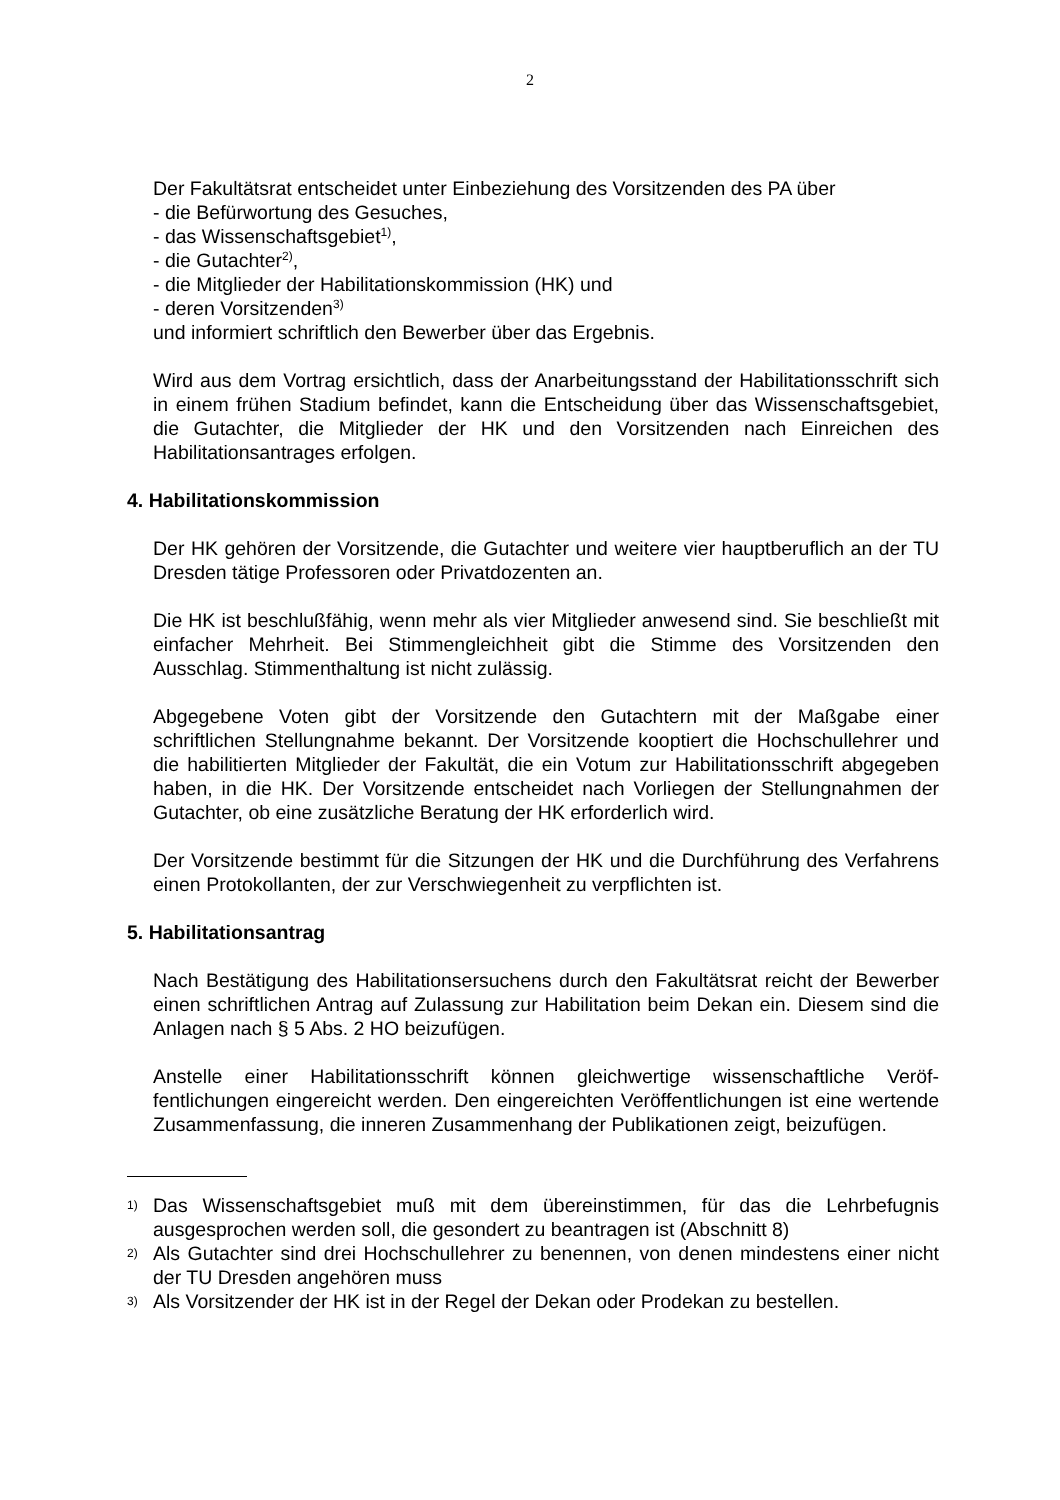2
Der Fakultätsrat entscheidet unter Einbeziehung des Vorsitzenden des PA über
- die Befürwortung des Gesuches,
- das Wissenschaftsgebiet<sup>1)</sup>,
- die Gutachter<sup>2)</sup>,
- die Mitglieder der Habilitationskommission (HK) und
- deren Vorsitzenden<sup>3)</sup>
und informiert schriftlich den Bewerber über das Ergebnis.
Wird aus dem Vortrag ersichtlich, dass der Anarbeitungsstand der Habilitations­schrift sich in einem frühen Stadium befindet, kann die Entscheidung über das Wissenschaftsgebiet, die Gutachter, die Mitglieder der HK und den Vorsitzenden nach Einreichen des Habilitationsantrages erfolgen.
4. Habilitationskommission
Der HK gehören der Vorsitzende, die Gutachter und weitere vier hauptberuflich an der TU Dresden tätige Professoren oder Privatdozenten an.
Die HK ist beschlußfähig, wenn mehr als vier Mitglieder anwesend sind. Sie be­schließt mit einfacher Mehrheit. Bei Stimmengleichheit gibt die Stimme des Vorsit­zenden den Ausschlag. Stimmenthaltung ist nicht zulässig.
Abgegebene Voten gibt der Vorsitzende den Gutachtern mit der Maßgabe einer schriftlichen Stellungnahme bekannt. Der Vorsitzende kooptiert die Hochschulleh­rer und die habilitierten Mitglieder der Fakultät, die ein Votum zur Habilitations­schrift abgegeben haben, in die HK. Der Vorsitzende entscheidet nach Vorliegen der Stellungnahmen der Gutachter, ob eine zusätzliche Beratung der HK erforder­lich wird.
Der Vorsitzende bestimmt für die Sitzungen der HK und die Durchführung des Verfahrens einen Protokollanten, der zur Verschwiegenheit zu verpflichten ist.
5. Habilitationsantrag
Nach Bestätigung des Habilitationsersuchens durch den Fakultätsrat reicht der Bewerber einen schriftlichen Antrag auf Zulassung zur Habilitation beim Dekan ein. Diesem sind die Anlagen nach § 5 Abs. 2 HO beizufügen.
Anstelle einer Habilitationsschrift können gleichwertige wissenschaftliche Veröf­fentlichungen eingereicht werden. Den eingereichten Veröffentlichungen ist eine wertende Zusammenfassung, die inneren Zusammenhang der Publikationen zeigt, beizufügen.
1) Das Wissenschaftsgebiet muß mit dem übereinstimmen, für das die Lehrbefugnis ausgesprochen werden soll, die gesondert zu beantragen ist (Abschnitt 8)
2) Als Gutachter sind drei Hochschullehrer zu benennen, von denen mindestens ei­ner nicht der TU Dresden angehören muss
3) Als Vorsitzender der HK ist in der Regel der Dekan oder Prodekan zu bestellen.